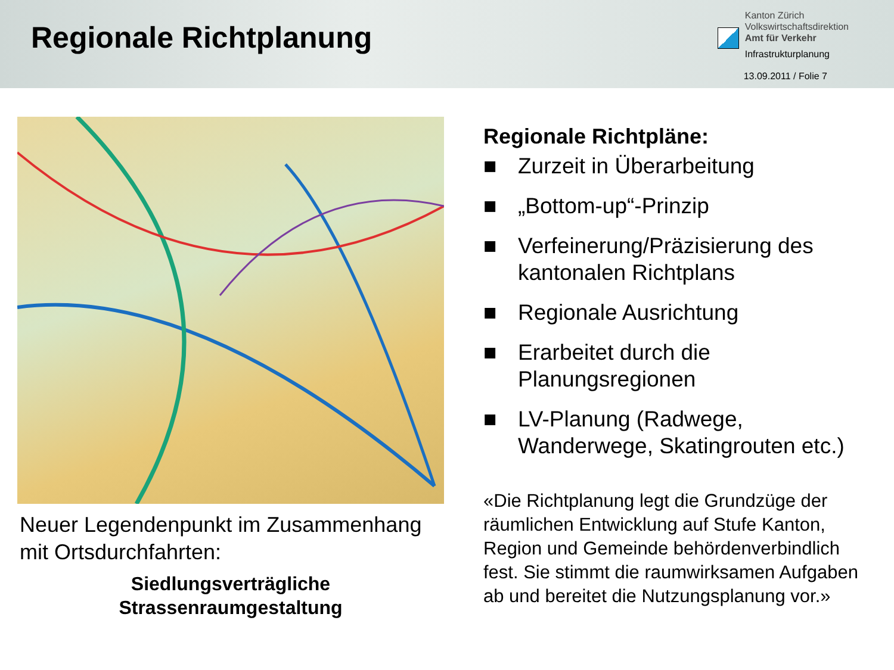Regionale Richtplanung
Kanton Zürich
Volkswirtschaftsdirektion
Amt für Verkehr
Infrastrukturplanung
13.09.2011 / Folie 7
Neuer Legendenpunkt im Zusammenhang mit Ortsdurchfahrten:
Siedlungsverträgliche
Strassenraumgestaltung
Regionale Richtpläne:
■ Zurzeit in Überarbeitung
■ „Bottom-up“-Prinzip
■ Verfeinerung/Präzisierung des kantonalen Richtplans
■ Regionale Ausrichtung
■ Erarbeitet durch die Planungsregionen
■ LV-Planung (Radwege, Wanderwege, Skatingrouten etc.)
«Die Richtplanung legt die Grundzüge der räumlichen Entwicklung auf Stufe Kanton, Region und Gemeinde behördenverbindlich fest. Sie stimmt die raumwirksamen Aufgaben ab und bereitet die Nutzungsplanung vor.»